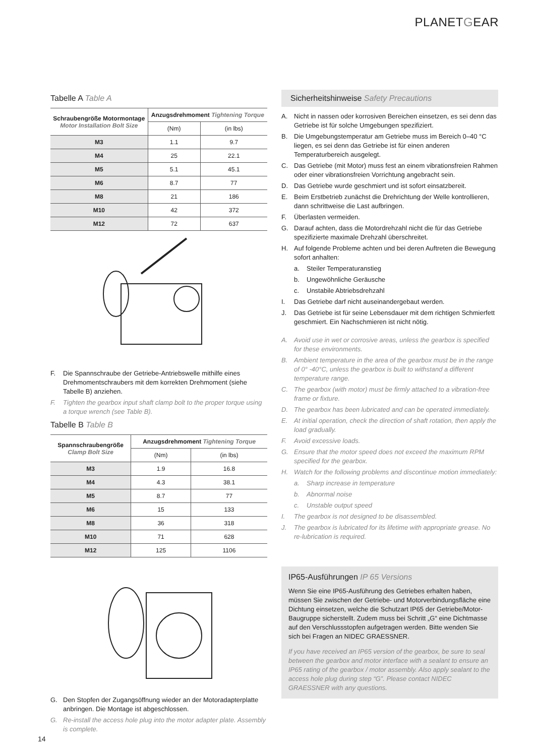PLANETGEAR
Tabelle A Table A
| Schraubengröße Motormontage Motor Installation Bolt Size | Anzugsdrehmoment Tightening Torque | |
| --- | --- | --- |
| | (Nm) | (in lbs) |
| M3 | 1.1 | 9.7 |
| M4 | 25 | 22.1 |
| M5 | 5.1 | 45.1 |
| M6 | 8.7 | 77 |
| M8 | 21 | 186 |
| M10 | 42 | 372 |
| M12 | 72 | 637 |
F. Die Spannschraube der Getriebe-Antriebswelle mithilfe eines Drehmomentschraubers mit dem korrekten Drehmoment (siehe Tabelle B) anziehen.
F. Tighten the gearbox input shaft clamp bolt to the proper torque using a torque wrench (see Table B).
Tabelle B Table B
| Spannschraubengröße Clamp Bolt Size | Anzugsdrehmoment Tightening Torque | |
| --- | --- | --- |
| | (Nm) | (in lbs) |
| M3 | 1.9 | 16.8 |
| M4 | 4.3 | 38.1 |
| M5 | 8.7 | 77 |
| M6 | 15 | 133 |
| M8 | 36 | 318 |
| M10 | 71 | 628 |
| M12 | 125 | 1106 |
G. Den Stopfen der Zugangsöffnung wieder an der Motoradapterplatte anbringen. Die Montage ist abgeschlossen.
G. Re-install the access hole plug into the motor adapter plate. Assembly is complete.
Sicherheitshinweise Safety Precautions
A. Nicht in nassen oder korrosiven Bereichen einsetzen, es sei denn das Getriebe ist für solche Umgebungen spezifiziert.
B. Die Umgebungstemperatur am Getriebe muss im Bereich 0–40 °C liegen, es sei denn das Getriebe ist für einen anderen Temperaturbereich ausgelegt.
C. Das Getriebe (mit Motor) muss fest an einem vibrationsfreien Rahmen oder einer vibrationsfreien Vorrichtung angebracht sein.
D. Das Getriebe wurde geschmiert und ist sofort einsatzbereit.
E. Beim Erstbetrieb zunächst die Drehrichtung der Welle kontrollieren, dann schrittweise die Last aufbringen.
F. Überlasten vermeiden.
G. Darauf achten, dass die Motordrehzahl nicht die für das Getriebe spezifizierte maximale Drehzahl überschreitet.
H. Auf folgende Probleme achten und bei deren Auftreten die Bewegung sofort anhalten:
a. Steiler Temperaturanstieg
b. Ungewöhnliche Geräusche
c. Unstabile Abtriebsdrehzahl
I. Das Getriebe darf nicht auseinandergebaut werden.
J. Das Getriebe ist für seine Lebensdauer mit dem richtigen Schmierfett geschmiert. Ein Nachschmieren ist nicht nötig.
A. Avoid use in wet or corrosive areas, unless the gearbox is specified for these environments.
B. Ambient temperature in the area of the gearbox must be in the range of 0° -40°C, unless the gearbox is built to withstand a different temperature range.
C. The gearbox (with motor) must be firmly attached to a vibration-free frame or fixture.
D. The gearbox has been lubricated and can be operated immediately.
E. At initial operation, check the direction of shaft rotation, then apply the load gradually.
F. Avoid excessive loads.
G. Ensure that the motor speed does not exceed the maximum RPM specified for the gearbox.
H. Watch for the following problems and discontinue motion immediately:
a. Sharp increase in temperature
b. Abnormal noise
c. Unstable output speed
I. The gearbox is not designed to be disassembled.
J. The gearbox is lubricated for its lifetime with appropriate grease. No re-lubrication is required.
IP65-Ausführungen IP 65 Versions
Wenn Sie eine IP65-Ausführung des Getriebes erhalten haben, müssen Sie zwischen der Getriebe- und Motorverbindungsfläche eine Dichtung einsetzen, welche die Schutzart IP65 der Getriebe/Motor-Baugruppe sicherstellt. Zudem muss bei Schritt „G“ eine Dichtmasse auf den Verschlussstopfen aufgetragen werden. Bitte wenden Sie sich bei Fragen an NIDEC GRAESSNER.
If you have received an IP65 version of the gearbox, be sure to seal between the gearbox and motor interface with a sealant to ensure an IP65 rating of the gearbox / motor assembly. Also apply sealant to the access hole plug during step “G”. Please contact NIDEC GRAESSNER with any questions.
14